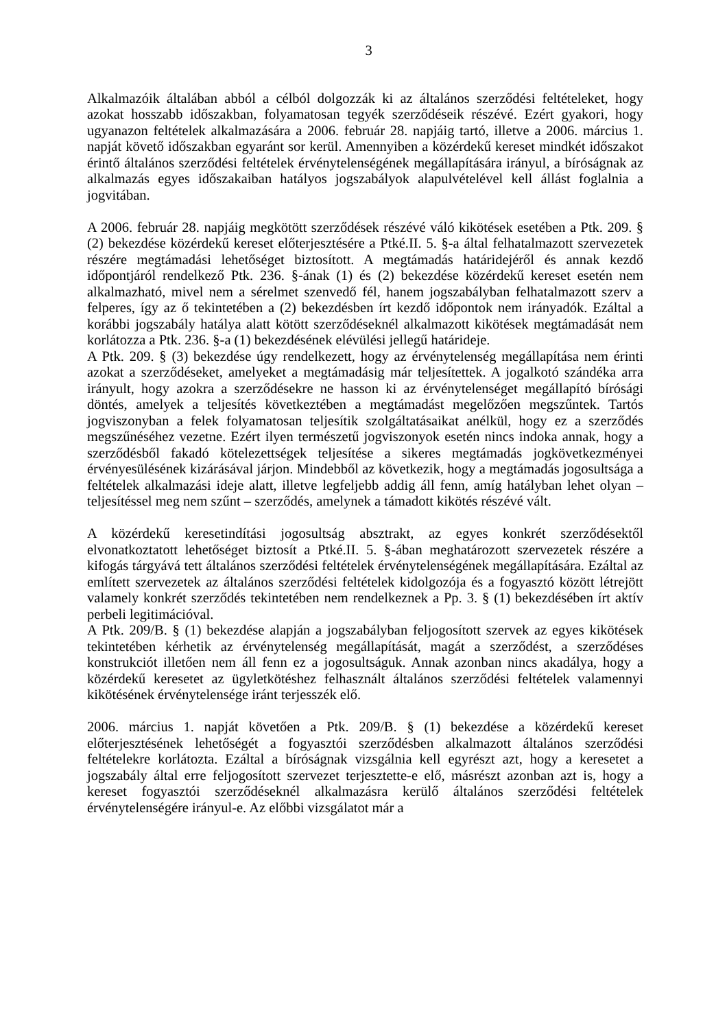3
Alkalmazóik általában abból a célból dolgozzák ki az általános szerződési feltételeket, hogy azokat hosszabb időszakban, folyamatosan tegyék szerződéseik részévé. Ezért gyakori, hogy ugyanazon feltételek alkalmazására a 2006. február 28. napjáig tartó, illetve a 2006. március 1. napját követő időszakban egyaránt sor kerül. Amennyiben a közérdekű kereset mindkét időszakot érintő általános szerződési feltételek érvénytelenségének megállapítására irányul, a bíróságnak az alkalmazás egyes időszakaiban hatályos jogszabályok alapulvételével kell állást foglalnia a jogvitában.
A 2006. február 28. napjáig megkötött szerződések részévé váló kikötések esetében a Ptk. 209. § (2) bekezdése közérdekű kereset előterjesztésére a Ptké.II. 5. §-a által felhatalmazott szervezetek részére megtámadási lehetőséget biztosított. A megtámadás határidejéről és annak kezdő időpontjáról rendelkező Ptk. 236. §-ának (1) és (2) bekezdése közérdekű kereset esetén nem alkalmazható, mivel nem a sérelmet szenvedő fél, hanem jogszabályban felhatalmazott szerv a felperes, így az ő tekintetében a (2) bekezdésben írt kezdő időpontok nem irányadók. Ezáltal a korábbi jogszabály hatálya alatt kötött szerződéseknél alkalmazott kikötések megtámadását nem korlátozza a Ptk. 236. §-a (1) bekezdésének elévülési jellegű határideje.
A Ptk. 209. § (3) bekezdése úgy rendelkezett, hogy az érvénytelenség megállapítása nem érinti azokat a szerződéseket, amelyeket a megtámadásig már teljesítettek. A jogalkotó szándéka arra irányult, hogy azokra a szerződésekre ne hasson ki az érvénytelenséget megállapító bírósági döntés, amelyek a teljesítés következtében a megtámadást megelőzően megszűntek. Tartós jogviszonyban a felek folyamatosan teljesítik szolgáltatásaikat anélkül, hogy ez a szerződés megszűnéséhez vezetne. Ezért ilyen természetű jogviszonyok esetén nincs indoka annak, hogy a szerződésből fakadó kötelezettségek teljesítése a sikeres megtámadás jogkövetkezményei érvényesülésének kizárásával járjon. Mindebből az következik, hogy a megtámadás jogosultsága a feltételek alkalmazási ideje alatt, illetve legfeljebb addig áll fenn, amíg hatályban lehet olyan – teljesítéssel meg nem szűnt – szerződés, amelynek a támadott kikötés részévé vált.
A közérdekű keresetindítási jogosultság absztrakt, az egyes konkrét szerződésektől elvonatkoztatott lehetőséget biztosít a Ptké.II. 5. §-ában meghatározott szervezetek részére a kifogás tárgyává tett általános szerződési feltételek érvénytelenségének megállapítására. Ezáltal az említett szervezetek az általános szerződési feltételek kidolgozója és a fogyasztó között létrejött valamely konkrét szerződés tekintetében nem rendelkeznek a Pp. 3. § (1) bekezdésében írt aktív perbeli legitimációval.
A Ptk. 209/B. § (1) bekezdése alapján a jogszabályban feljogosított szervek az egyes kikötések tekintetében kérhetik az érvénytelenség megállapítását, magát a szerződést, a szerződéses konstrukciót illetően nem áll fenn ez a jogosultságuk. Annak azonban nincs akadálya, hogy a közérdekű keresetet az ügyletkötéshez felhasznált általános szerződési feltételek valamennyi kikötésének érvénytelensége iránt terjesszék elő.
2006. március 1. napját követően a Ptk. 209/B. § (1) bekezdése a közérdekű kereset előterjesztésének lehetőségét a fogyasztói szerződésben alkalmazott általános szerződési feltételekre korlátozta. Ezáltal a bíróságnak vizsgálnia kell egyrészt azt, hogy a keresetet a jogszabály által erre feljogosított szervezet terjesztette-e elő, másrészt azonban azt is, hogy a kereset fogyasztói szerződéseknél alkalmazásra kerülő általános szerződési feltételek érvénytelenségére irányul-e. Az előbbi vizsgálatot már a